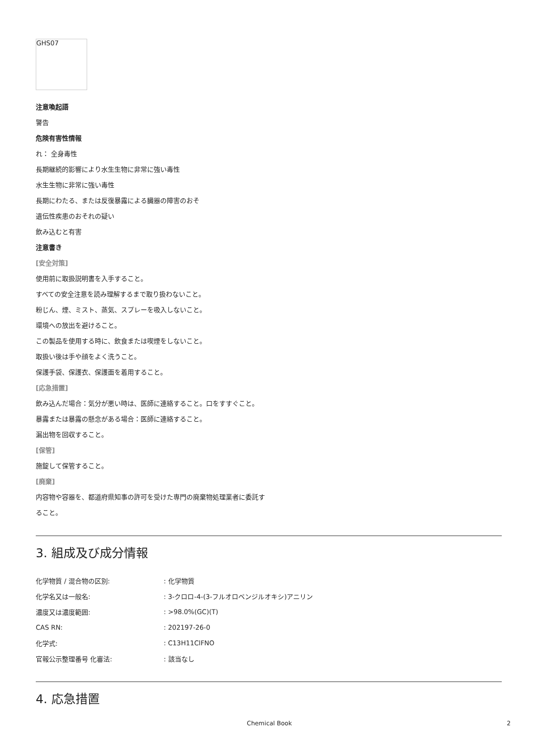GHS07
注意喚起語
警告
危険有害性情報
れ： 全身毒性
長期継続的影響により水生生物に非常に強い毒性
水生生物に非常に強い毒性
長期にわたる、または反復暴露による臓器の障害のおそ
遺伝性疾患のおそれの疑い
飲み込むと有害
注意書き
[安全対策]
使用前に取扱説明書を入手すること。
すべての安全注意を読み理解するまで取り扱わないこと。
粉じん、煙、ミスト、蒸気、スプレーを吸入しないこと。
環境への放出を避けること。
この製品を使用する時に、飲食または喫煙をしないこと。
取扱い後は手や顔をよく洗うこと。
保護手袋、保護衣、保護面を着用すること。
[応急措置]
飲み込んだ場合：気分が悪い時は、医師に連絡すること。口をすすぐこと。
暴露または暴露の懸念がある場合：医師に連絡すること。
漏出物を回収すること。
[保管]
施錠して保管すること。
[廃棄]
内容物や容器を、都道府県知事の許可を受けた専門の廃棄物処理業者に委託す
ること。
3. 組成及び成分情報
| 化学物質 / 混合物の区別: | : 化学物質 |
| 化学名又は一般名: | : 3-クロロ-4-(3-フルオロベンジルオキシ)アニリン |
| 濃度又は濃度範囲: | : >98.0%(GC)(T) |
| CAS RN: | : 202197-26-0 |
| 化学式: | : C13H11ClFNO |
| 官報公示整理番号 化審法: | : 該当なし |
4. 応急措置
Chemical Book 2